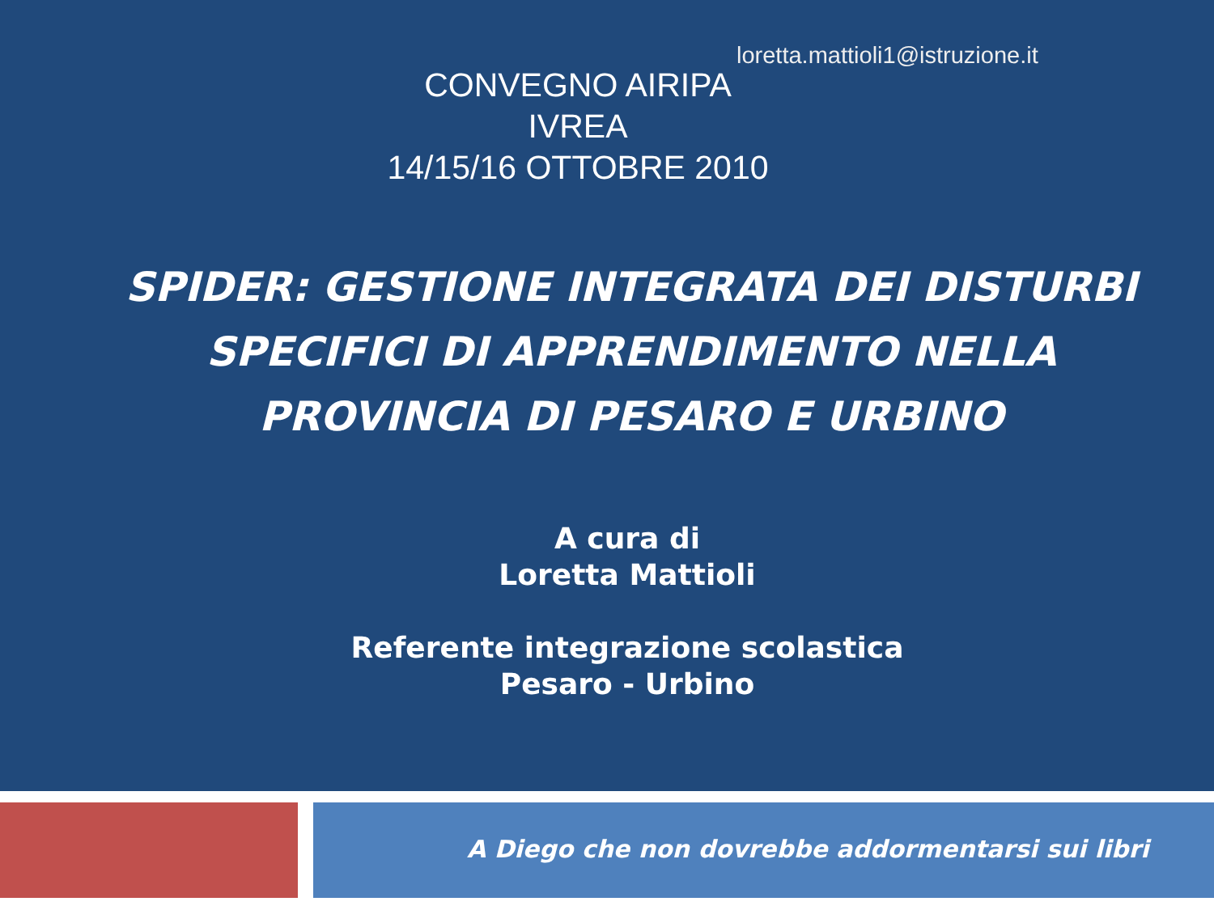loretta.mattioli1@istruzione.it
CONVEGNO AIRIPA
IVREA
14/15/16 OTTOBRE 2010
SPIDER: GESTIONE INTEGRATA DEI DISTURBI SPECIFICI DI APPRENDIMENTO NELLA PROVINCIA DI PESARO E URBINO
A cura di
Loretta Mattioli
Referente integrazione scolastica
Pesaro - Urbino
A Diego che non dovrebbe addormentarsi sui libri